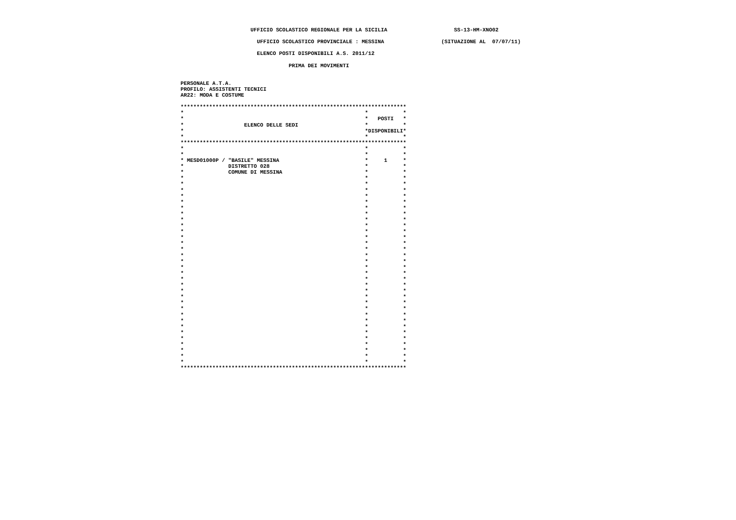UFFICIO SCOLASTICO REGIONALE PER LA SICILIA                     SS-13-HM-XNO02

                        UFFICIO SCOLASTICO PROVINCIALE : MESSINA                  (SITUAZIONE AL  07/07/11)

                        ELENCO POSTI DISPONIBILI A.S. 2011/12

                                  PRIMA DEI MOVIMENTI


PERSONALE A.T.A.
PROFILO: ASSISTENTI TECNICI
AR22: MODA E COSTUME

***********************************************************************
*                                                         *           *
*                                                         *   POSTI   *
*                   ELENCO DELLE SEDI                     *           *
*                                                         *DISPONIBILI*
*                                                         *           *
***********************************************************************
*                                                         *           *
*                                                         *           *
* MESD01000P / "BASILE" MESSINA                           *     1     *
*              DISTRETTO 028                              *           *
*              COMUNE DI MESSINA                          *           *
*                                                         *           *
*                                                         *           *
*                                                         *           *
*                                                         *           *
*                                                         *           *
*                                                         *           *
*                                                         *           *
*                                                         *           *
*                                                         *           *
*                                                         *           *
*                                                         *           *
*                                                         *           *
*                                                         *           *
*                                                         *           *
*                                                         *           *
*                                                         *           *
*                                                         *           *
*                                                         *           *
*                                                         *           *
*                                                         *           *
*                                                         *           *
*                                                         *           *
*                                                         *           *
*                                                         *           *
*                                                         *           *
*                                                         *           *
*                                                         *           *
*                                                         *           *
*                                                         *           *
*                                                         *           *
*                                                         *           *
*                                                         *           *
***********************************************************************